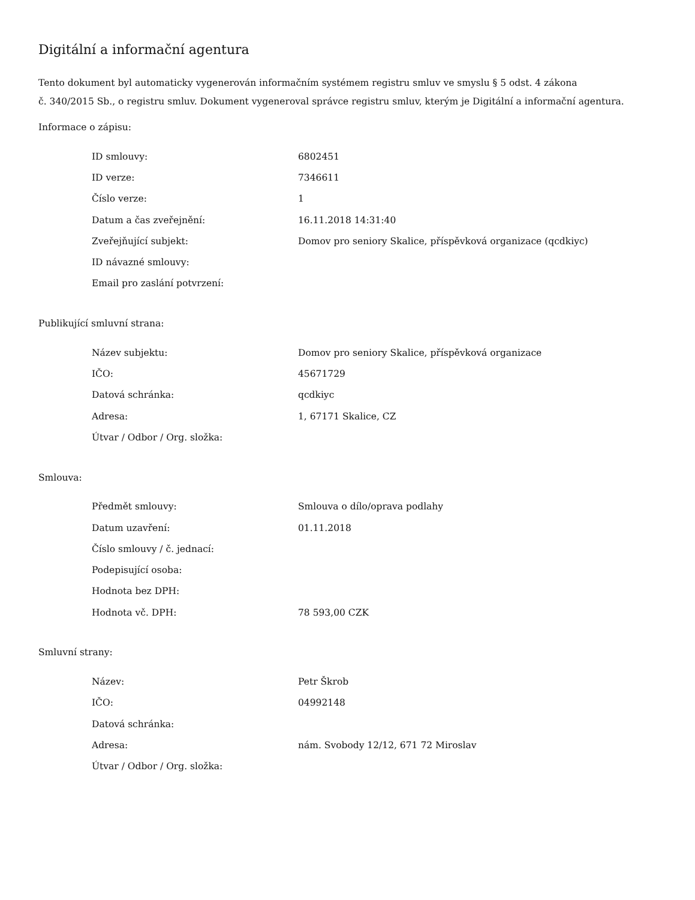Digitální a informační agentura
Tento dokument byl automaticky vygenerován informačním systémem registru smluv ve smyslu § 5 odst. 4 zákona
č. 340/2015 Sb., o registru smluv. Dokument vygeneroval správce registru smluv, kterým je Digitální a informační agentura.
Informace o zápisu:
| ID smlouvy: | 6802451 |
| ID verze: | 7346611 |
| Číslo verze: | 1 |
| Datum a čas zveřejnění: | 16.11.2018 14:31:40 |
| Zveřejňující subjekt: | Domov pro seniory Skalice, příspěvková organizace (qcdkiyc) |
| ID návazné smlouvy: | |
| Email pro zaslání potvrzení: | |
Publikující smluvní strana:
| Název subjektu: | Domov pro seniory Skalice, příspěvková organizace |
| IČO: | 45671729 |
| Datová schránka: | qcdkiyc |
| Adresa: | 1, 67171 Skalice, CZ |
| Útvar / Odbor / Org. složka: | |
Smlouva:
| Předmět smlouvy: | Smlouva o dílo/oprava podlahy |
| Datum uzavření: | 01.11.2018 |
| Číslo smlouvy / č. jednací: | |
| Podepisující osoba: | |
| Hodnota bez DPH: | |
| Hodnota vč. DPH: | 78 593,00 CZK |
Smluvní strany:
| Název: | Petr Škrob |
| IČO: | 04992148 |
| Datová schránka: | |
| Adresa: | nám. Svobody 12/12, 671 72 Miroslav |
| Útvar / Odbor / Org. složka: | |